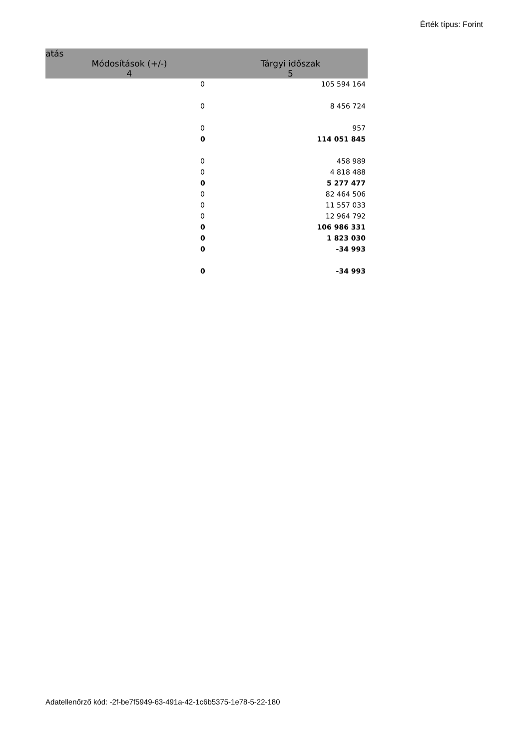Érték típus: Forint
| atás | |
| --- | --- |
| Módosítások (+/-) | Tárgyi időszak |
| 4 | 5 |
| 0 | 105 594 164 |
| 0 | 8 456 724 |
| 0 | 957 |
| 0 | 114 051 845 |
| 0 | 458 989 |
| 0 | 4 818 488 |
| 0 | 5 277 477 |
| 0 | 82 464 506 |
| 0 | 11 557 033 |
| 0 | 12 964 792 |
| 0 | 106 986 331 |
| 0 | 1 823 030 |
| 0 | -34 993 |
| 0 | -34 993 |
Adatellenőrző kód: -2f-be7f5949-63-491a-42-1c6b5375-1e78-5-22-180